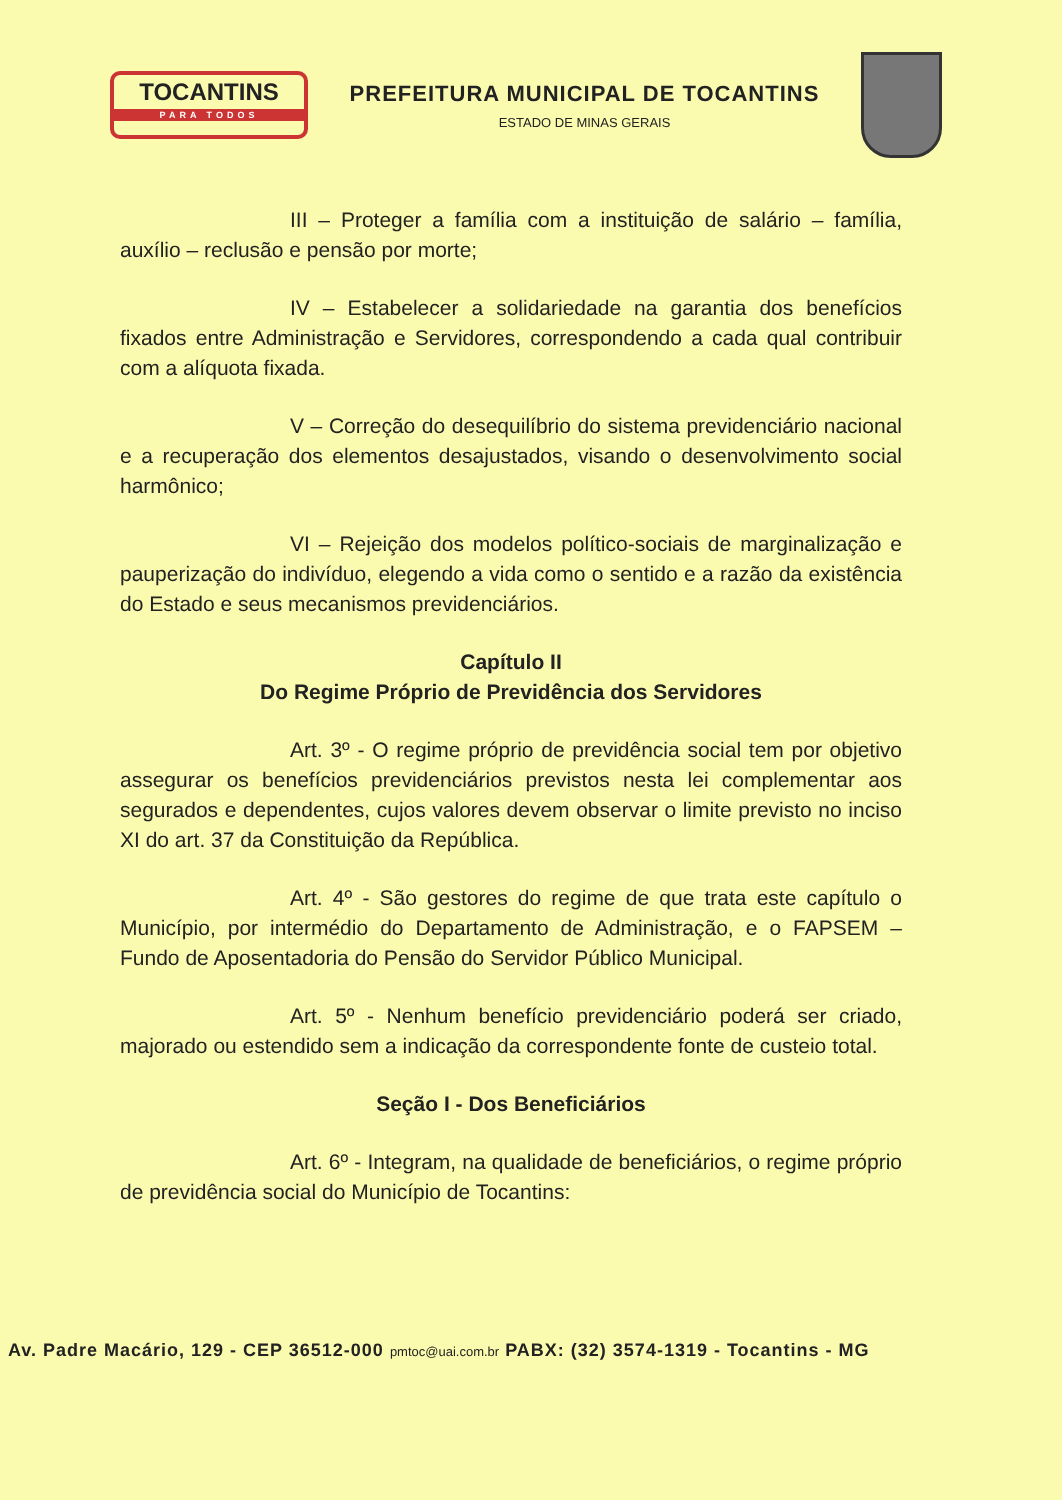TOCANTINS
PARA TODOS
PREFEITURA MUNICIPAL DE TOCANTINS
ESTADO DE MINAS GERAIS
III – Proteger a família com a instituição de salário – família, auxílio – reclusão e pensão por morte;
IV – Estabelecer a solidariedade na garantia dos benefícios fixados entre Administração e Servidores, correspondendo a cada qual contribuir com a alíquota fixada.
V – Correção do desequilíbrio do sistema previdenciário nacional e a recuperação dos elementos desajustados, visando o desenvolvimento social harmônico;
VI – Rejeição dos modelos político-sociais de marginalização e pauperização do indivíduo, elegendo a vida como o sentido e a razão da existência do Estado e seus mecanismos previdenciários.
Capítulo II
Do Regime Próprio de Previdência dos Servidores
Art. 3º - O regime próprio de previdência social tem por objetivo assegurar os benefícios previdenciários previstos nesta lei complementar aos segurados e dependentes, cujos valores devem observar o limite previsto no inciso XI do art. 37 da Constituição da República.
Art. 4º - São gestores do regime de que trata este capítulo o Município, por intermédio do Departamento de Administração, e o FAPSEM – Fundo de Aposentadoria do Pensão do Servidor Público Municipal.
Art. 5º - Nenhum benefício previdenciário poderá ser criado, majorado ou estendido sem a indicação da correspondente fonte de custeio total.
Seção I - Dos Beneficiários
Art. 6º - Integram, na qualidade de beneficiários, o regime próprio de previdência social do Município de Tocantins:
Av. Padre Macário, 129 - CEP 36512-000 pmtoc@uai.com.br PABX: (32) 3574-1319 - Tocantins - MG